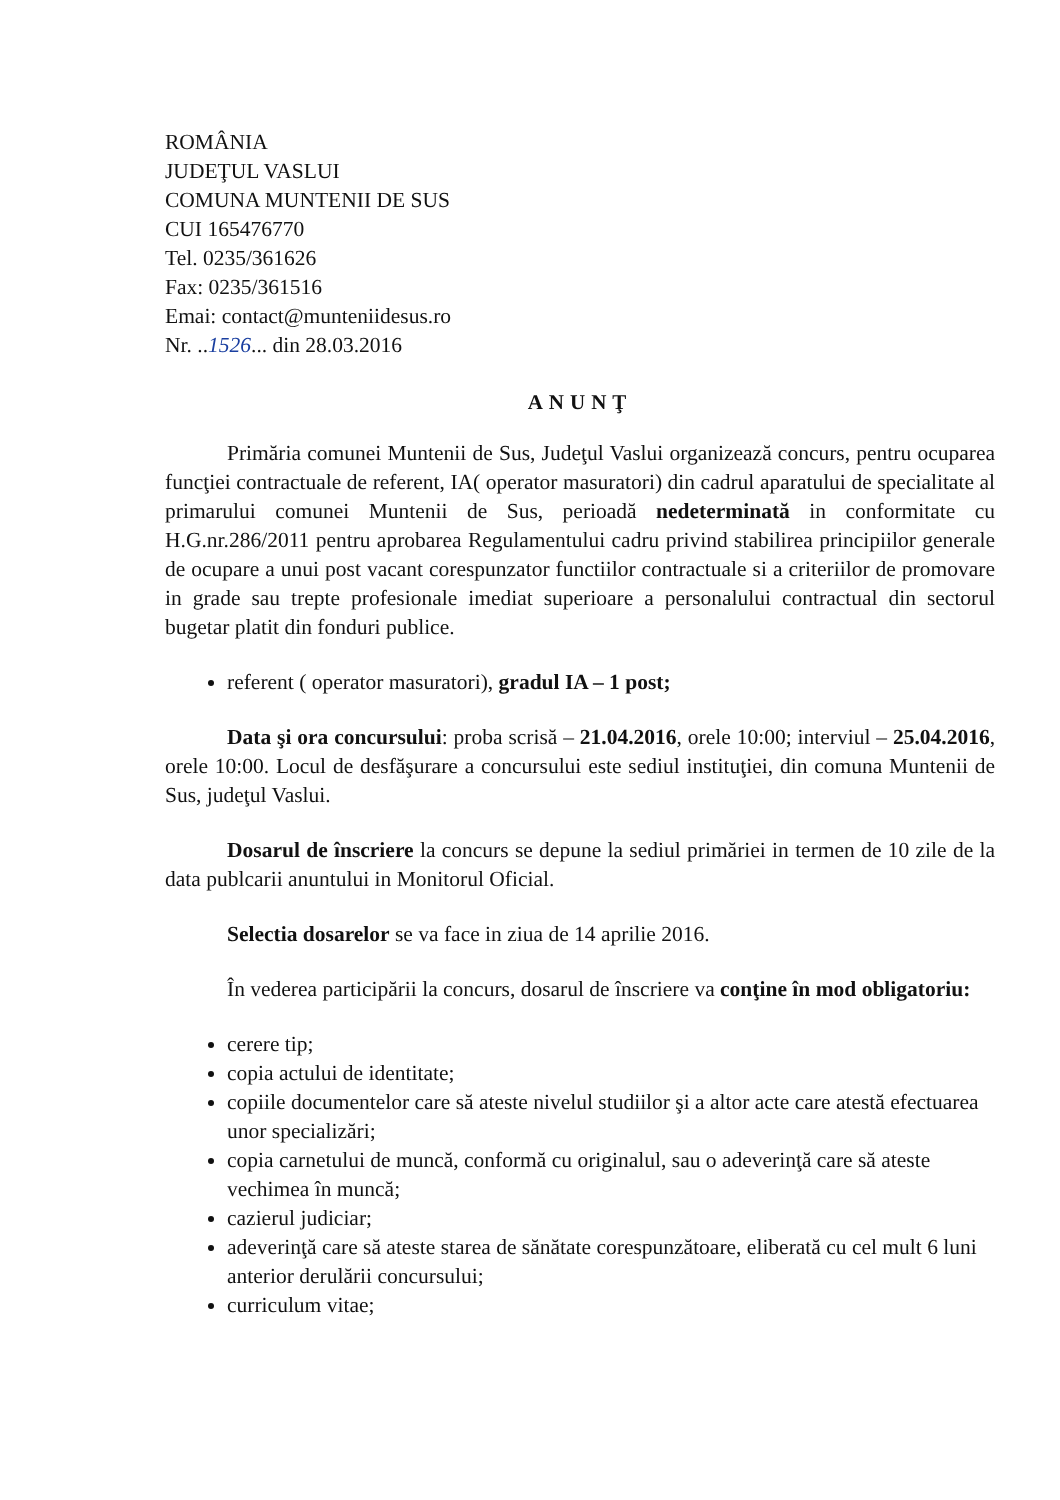ROMÂNIA
JUDEŢUL VASLUI
COMUNA MUNTENII DE SUS
CUI 165476770
Tel. 0235/361626
Fax: 0235/361516
Emai: contact@munteniidesus.ro
Nr. ..1526... din 28.03.2016
ANUNŢ
Primăria comunei Muntenii de Sus, Judeţul Vaslui organizează concurs, pentru ocuparea funcţiei contractuale de referent, IA( operator masuratori) din cadrul aparatului de specialitate al primarului comunei Muntenii de Sus, perioadă nedeterminată in conformitate cu H.G.nr.286/2011 pentru aprobarea Regulamentului cadru privind stabilirea principiilor generale de ocupare a unui post vacant corespunzator functiilor contractuale si a criteriilor de promovare in grade sau trepte profesionale imediat superioare a personalului contractual din sectorul bugetar platit din fonduri publice.
referent ( operator masuratori), gradul IA – 1 post;
Data şi ora concursului: proba scrisă – 21.04.2016, orele 10:00; interviul – 25.04.2016, orele 10:00. Locul de desfăşurare a concursului este sediul instituţiei, din comuna Muntenii de Sus, judeţul Vaslui.
Dosarul de înscriere la concurs se depune la sediul primăriei in termen de 10 zile de la data publcarii anuntului in Monitorul Oficial.
Selectia dosarelor se va face in ziua de 14 aprilie 2016.
În vederea participării la concurs, dosarul de înscriere va conţine în mod obligatoriu:
cerere tip;
copia actului de identitate;
copiile documentelor care să ateste nivelul studiilor şi a altor acte care atestă efectuarea unor specializări;
copia carnetului de muncă, conformă cu originalul, sau o adeverinţă care să ateste vechimea în muncă;
cazierul judiciar;
adeverinţă care să ateste starea de sănătate corespunzătoare, eliberată cu cel mult 6 luni anterior derulării concursului;
curriculum vitae;